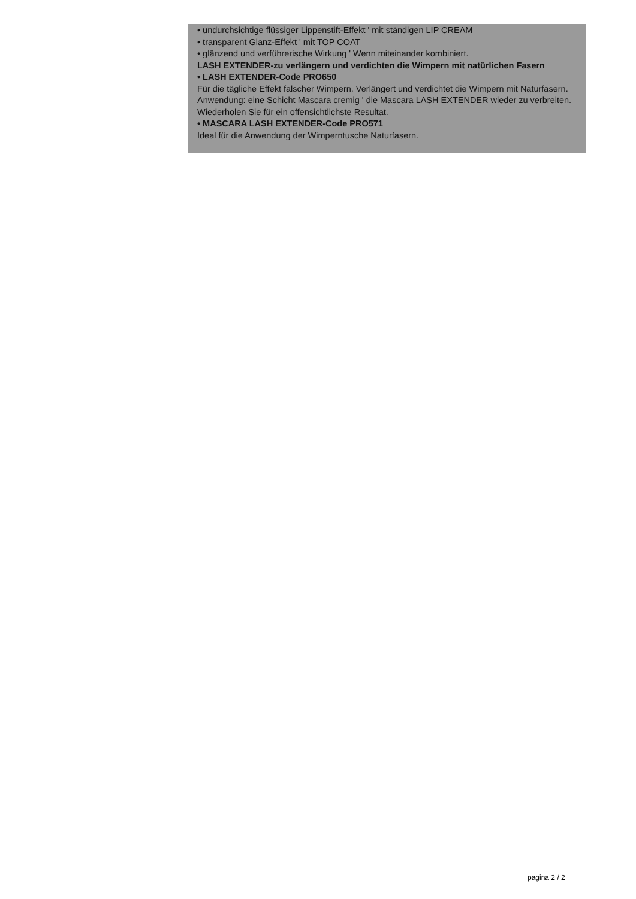• undurchsichtige flüssiger Lippenstift-Effekt ' mit ständigen LIP CREAM
• transparent Glanz-Effekt ' mit TOP COAT
• glänzend und verführerische Wirkung ' Wenn miteinander kombiniert.
LASH EXTENDER-zu verlängern und verdichten die Wimpern mit natürlichen Fasern
• LASH EXTENDER-Code PRO650
Für die tägliche Effekt falscher Wimpern. Verlängert und verdichtet die Wimpern mit Naturfasern. Anwendung: eine Schicht Mascara cremig ' die Mascara LASH EXTENDER wieder zu verbreiten. Wiederholen Sie für ein offensichtlichste Resultat.
• MASCARA LASH EXTENDER-Code PRO571
Ideal für die Anwendung der Wimperntusche Naturfasern.
pagina 2 / 2